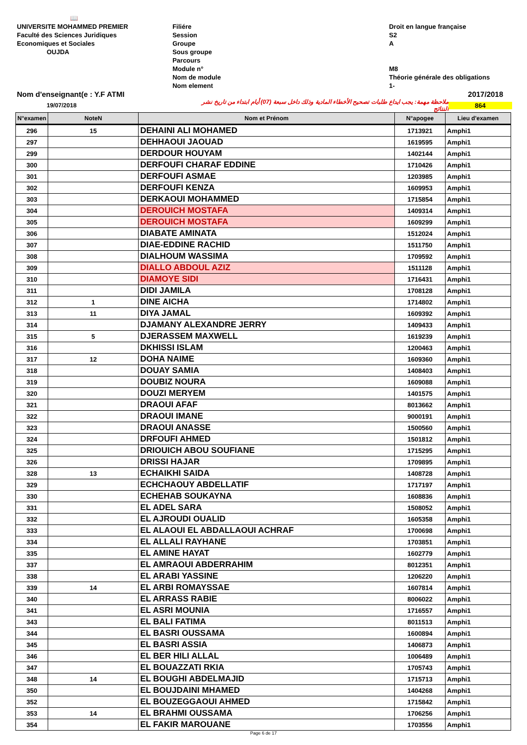📖
UNIVERSITE MOHAMMED PREMIER
Faculté des Sciences Juridiques
Economiques et Sociales
OUJDA
Filiére
Session
Groupe
Sous groupe
Parcours
Module n°
Nom de module
Nom element
Droit en langue française
S2
A
M8
Théorie générale des obligations
1-
Nom d'enseignant(e : Y.F ATMI 2017/2018
19/07/2018 ملاحظة مهمة: يجب ايداع طلبات تصحيح الأخطاء المادية وذلك داخل سبعة (07) أيام ابتداء من تاريخ نشر النتائج 864
| N°examen | NoteN | Nom et Prénom | N°apogee | Lieu d'examen |
| --- | --- | --- | --- | --- |
| 296 | 15 | DEHAINI ALI MOHAMED | 1713921 | Amphi1 |
| 297 | | DEHHAOUI JAOUAD | 1619595 | Amphi1 |
| 299 | | DERDOUR HOUYAM | 1402144 | Amphi1 |
| 300 | | DERFOUFI CHARAF EDDINE | 1710426 | Amphi1 |
| 301 | | DERFOUFI ASMAE | 1203985 | Amphi1 |
| 302 | | DERFOUFI KENZA | 1609953 | Amphi1 |
| 303 | | DERKAOUI MOHAMMED | 1715854 | Amphi1 |
| 304 | | DEROUICH MOSTAFA | 1409314 | Amphi1 |
| 305 | | DEROUICH MOSTAFA | 1609299 | Amphi1 |
| 306 | | DIABATE AMINATA | 1512024 | Amphi1 |
| 307 | | DIAE-EDDINE RACHID | 1511750 | Amphi1 |
| 308 | | DIALHOUM WASSIMA | 1709592 | Amphi1 |
| 309 | | DIALLO ABDOUL AZIZ | 1511128 | Amphi1 |
| 310 | | DIAMOYE SIDI | 1716431 | Amphi1 |
| 311 | | DIDI JAMILA | 1708128 | Amphi1 |
| 312 | 1 | DINE AICHA | 1714802 | Amphi1 |
| 313 | 11 | DIYA JAMAL | 1609392 | Amphi1 |
| 314 | | DJAMANY ALEXANDRE JERRY | 1409433 | Amphi1 |
| 315 | 5 | DJERASSEM MAXWELL | 1619239 | Amphi1 |
| 316 | | DKHISSI ISLAM | 1200463 | Amphi1 |
| 317 | 12 | DOHA NAIME | 1609360 | Amphi1 |
| 318 | | DOUAY SAMIA | 1408403 | Amphi1 |
| 319 | | DOUBIZ NOURA | 1609088 | Amphi1 |
| 320 | | DOUZI MERYEM | 1401575 | Amphi1 |
| 321 | | DRAOUI AFAF | 8013662 | Amphi1 |
| 322 | | DRAOUI IMANE | 9000191 | Amphi1 |
| 323 | | DRAOUI ANASSE | 1500560 | Amphi1 |
| 324 | | DRFOUFI AHMED | 1501812 | Amphi1 |
| 325 | | DRIOUICH ABOU SOUFIANE | 1715295 | Amphi1 |
| 326 | | DRISSI HAJAR | 1709895 | Amphi1 |
| 328 | 13 | ECHAIKHI SAIDA | 1408728 | Amphi1 |
| 329 | | ECHCHAOUY ABDELLATIF | 1717197 | Amphi1 |
| 330 | | ECHEHAB SOUKAYNA | 1608836 | Amphi1 |
| 331 | | EL ADEL SARA | 1508052 | Amphi1 |
| 332 | | EL AJROUDI OUALID | 1605358 | Amphi1 |
| 333 | | EL ALAOUI EL ABDALLAOUI ACHRAF | 1700698 | Amphi1 |
| 334 | | EL ALLALI RAYHANE | 1703851 | Amphi1 |
| 335 | | EL AMINE HAYAT | 1602779 | Amphi1 |
| 337 | | EL AMRAOUI ABDERRAHIM | 8012351 | Amphi1 |
| 338 | | EL ARABI YASSINE | 1206220 | Amphi1 |
| 339 | 14 | EL ARBI ROMAYSSAE | 1607814 | Amphi1 |
| 340 | | EL ARRASS RABIE | 8006022 | Amphi1 |
| 341 | | EL ASRI MOUNIA | 1716557 | Amphi1 |
| 343 | | EL BALI FATIMA | 8011513 | Amphi1 |
| 344 | | EL BASRI OUSSAMA | 1600894 | Amphi1 |
| 345 | | EL BASRI ASSIA | 1406873 | Amphi1 |
| 346 | | EL BER HILI ALLAL | 1006489 | Amphi1 |
| 347 | | EL BOUAZZATI RKIA | 1705743 | Amphi1 |
| 348 | 14 | EL BOUGHI ABDELMAJID | 1715713 | Amphi1 |
| 350 | | EL BOUJDAINI MHAMED | 1404268 | Amphi1 |
| 352 | | EL BOUZEGGAOUI AHMED | 1715842 | Amphi1 |
| 353 | 14 | EL BRAHMI OUSSAMA | 1706256 | Amphi1 |
| 354 | | EL FAKIR MAROUANE | 1703556 | Amphi1 |
Page 6 de 17